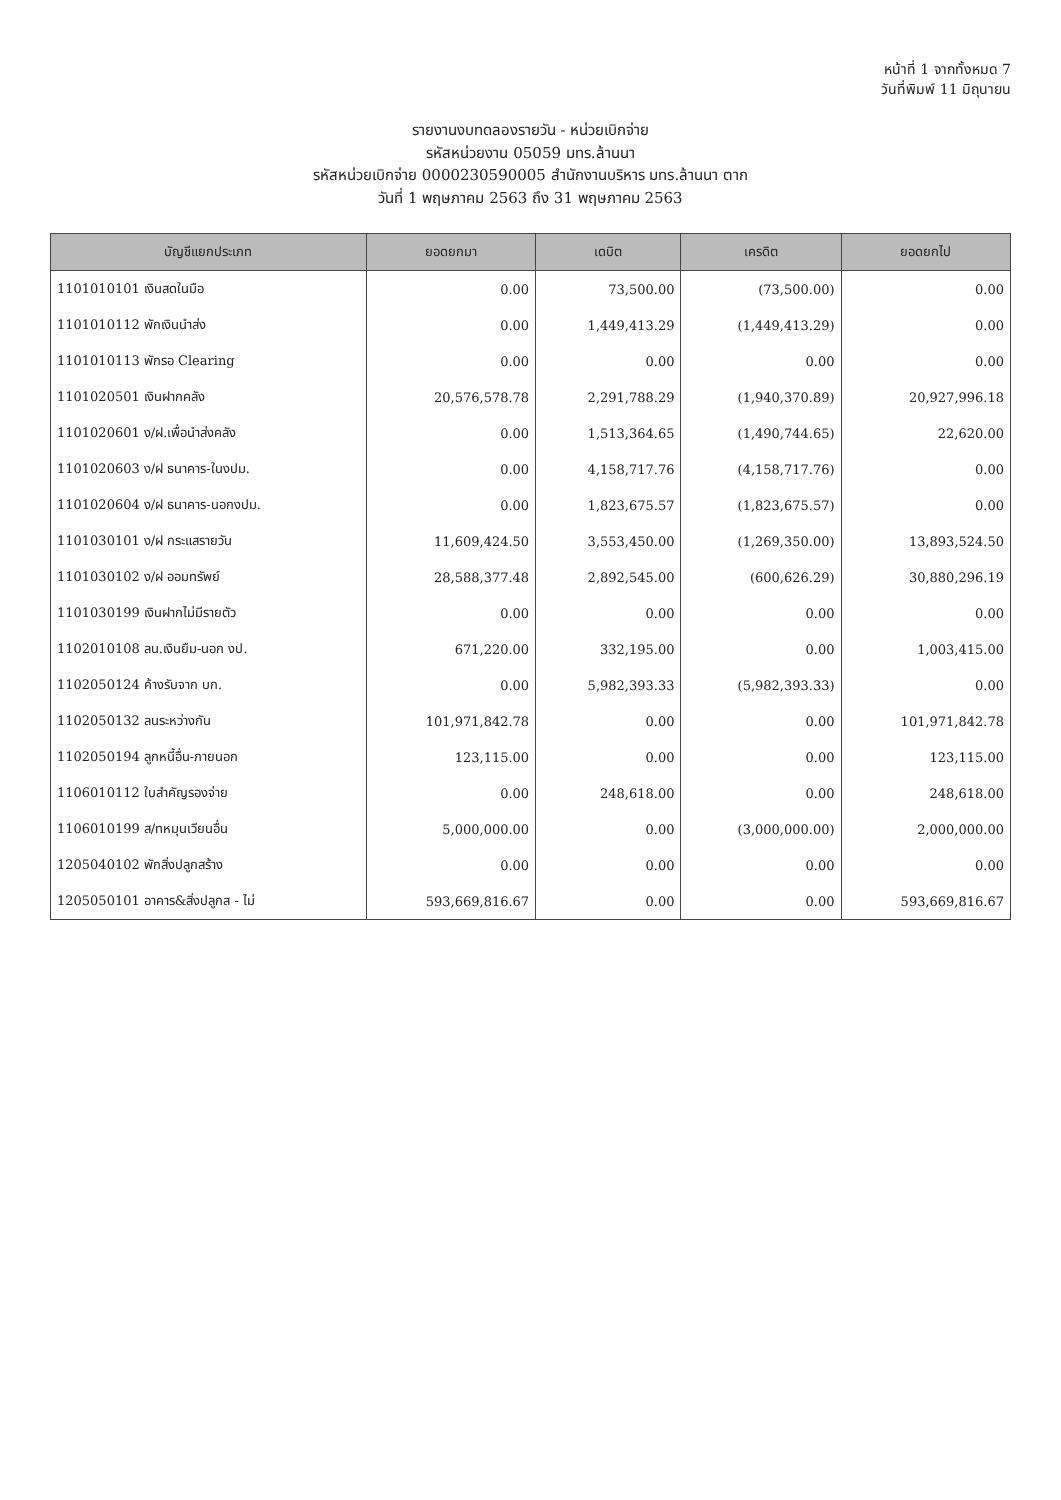หน้าที่ 1 จากทั้งหมด 7
วันที่พิมพ์ 11 มิถุนายน
รายงานงบทดลองรายวัน - หน่วยเบิกจ่าย
รหัสหน่วยงาน 05059 มทร.ล้านนา
รหัสหน่วยเบิกจ่าย 0000230590005 สำนักงานบริหาร มทร.ล้านนา ตาก
วันที่ 1 พฤษภาคม 2563 ถึง 31 พฤษภาคม 2563
| บัญชีแยกประเภท | ยอดยกมา | เดบิต | เครดิต | ยอดยกไป |
| --- | --- | --- | --- | --- |
| 1101010101 เงินสดในมือ | 0.00 | 73,500.00 | (73,500.00) | 0.00 |
| 1101010112 พักเงินนำส่ง | 0.00 | 1,449,413.29 | (1,449,413.29) | 0.00 |
| 1101010113 พักรอ Clearing | 0.00 | 0.00 | 0.00 | 0.00 |
| 1101020501 เงินฝากคลัง | 20,576,578.78 | 2,291,788.29 | (1,940,370.89) | 20,927,996.18 |
| 1101020601 ง/ฝ.เพื่อนำส่งคลัง | 0.00 | 1,513,364.65 | (1,490,744.65) | 22,620.00 |
| 1101020603 ง/ฝ ธนาคาร-ในงปม. | 0.00 | 4,158,717.76 | (4,158,717.76) | 0.00 |
| 1101020604 ง/ฝ ธนาคาร-นอกงปม. | 0.00 | 1,823,675.57 | (1,823,675.57) | 0.00 |
| 1101030101 ง/ฝ กระแสรายวัน | 11,609,424.50 | 3,553,450.00 | (1,269,350.00) | 13,893,524.50 |
| 1101030102 ง/ฝ ออมทรัพย์ | 28,588,377.48 | 2,892,545.00 | (600,626.29) | 30,880,296.19 |
| 1101030199 เงินฝากไม่มีรายตัว | 0.00 | 0.00 | 0.00 | 0.00 |
| 1102010108 ลน.เงินยืม-นอก งป. | 671,220.00 | 332,195.00 | 0.00 | 1,003,415.00 |
| 1102050124 ค้างรับจาก บก. | 0.00 | 5,982,393.33 | (5,982,393.33) | 0.00 |
| 1102050132 ลนระหว่างกัน | 101,971,842.78 | 0.00 | 0.00 | 101,971,842.78 |
| 1102050194 ลูกหนี้อื่น-ภายนอก | 123,115.00 | 0.00 | 0.00 | 123,115.00 |
| 1106010112 ใบสำคัญรองจ่าย | 0.00 | 248,618.00 | 0.00 | 248,618.00 |
| 1106010199 ส/ทหมุนเวียนอื่น | 5,000,000.00 | 0.00 | (3,000,000.00) | 2,000,000.00 |
| 1205040102 พักสิ่งปลูกสร้าง | 0.00 | 0.00 | 0.00 | 0.00 |
| 1205050101 อาคาร&สิ่งปลูกส - ไม่ | 593,669,816.67 | 0.00 | 0.00 | 593,669,816.67 |